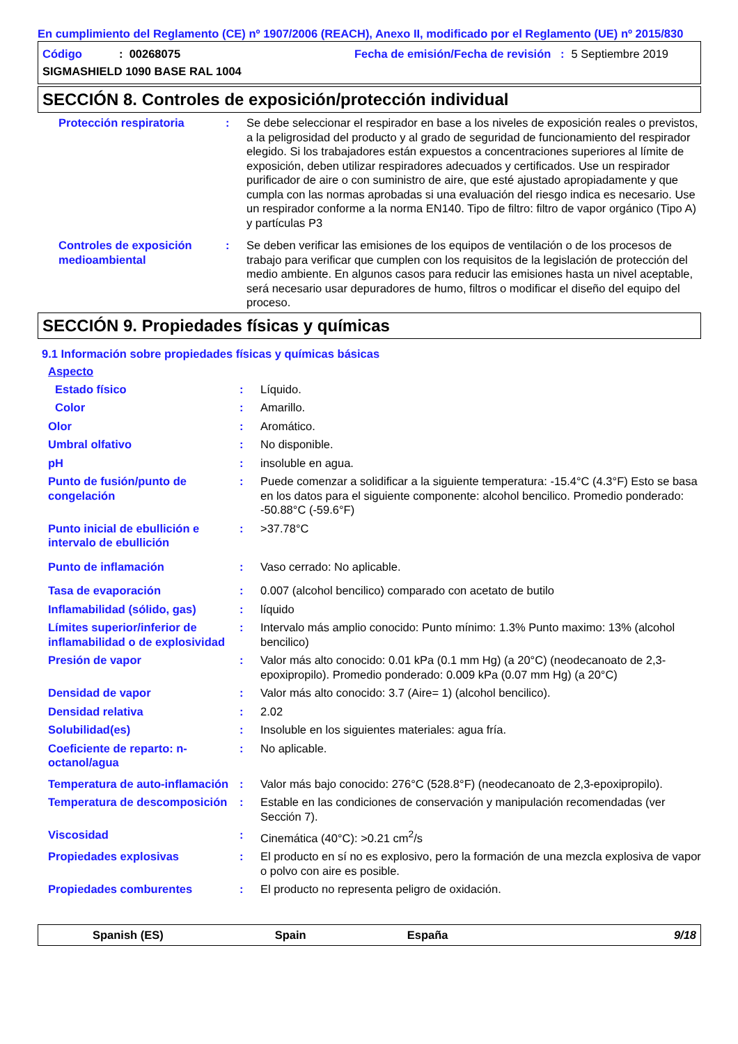En cumplimiento del Reglamento (CE) nº 1907/2006 (REACH), Anexo II, modificado por el Reglamento (UE) nº 2015/830
Código: 00268075 Fecha de emisión/Fecha de revisión : 5 Septiembre 2019
SIGMASHIELD 1090 BASE RAL 1004
SECCIÓN 8. Controles de exposición/protección individual
Protección respiratoria : Se debe seleccionar el respirador en base a los niveles de exposición reales o previstos, a la peligrosidad del producto y al grado de seguridad de funcionamiento del respirador elegido. Si los trabajadores están expuestos a concentraciones superiores al límite de exposición, deben utilizar respiradores adecuados y certificados. Use un respirador purificador de aire o con suministro de aire, que esté ajustado apropiadamente y que cumpla con las normas aprobadas si una evaluación del riesgo indica es necesario. Use un respirador conforme a la norma EN140. Tipo de filtro: filtro de vapor orgánico (Tipo A) y partículas P3
Controles de exposición medioambiental
: Se deben verificar las emisiones de los equipos de ventilación o de los procesos de trabajo para verificar que cumplen con los requisitos de la legislación de protección del medio ambiente. En algunos casos para reducir las emisiones hasta un nivel aceptable, será necesario usar depuradores de humo, filtros o modificar el diseño del equipo del proceso.
SECCIÓN 9. Propiedades físicas y químicas
9.1 Información sobre propiedades físicas y químicas básicas
Aspecto
Estado físico : Líquido.
Color : Amarillo.
Olor : Aromático.
Umbral olfativo : No disponible.
pH : insoluble en agua.
Punto de fusión/punto de congelación
: Puede comenzar a solidificar a la siguiente temperatura: -15.4°C (4.3°F) Esto se basa en los datos para el siguiente componente: alcohol bencilico. Promedio ponderado: -50.88°C (-59.6°F)
Punto inicial de ebullición e intervalo de ebullición
: >37.78°C
Punto de inflamación : Vaso cerrado: No aplicable.
Tasa de evaporación : 0.007 (alcohol bencilico) comparado con acetato de butilo
Inflamabilidad (sólido, gas)
: líquido
Límites superior/inferior de inflamabilidad o de explosividad
: Intervalo más amplio conocido: Punto mínimo: 1.3% Punto maximo: 13% (alcohol bencilico)
Presión de vapor : Valor más alto conocido: 0.01 kPa (0.1 mm Hg) (a 20°C) (neodecanoato de 2,3-epoxipropilo). Promedio ponderado: 0.009 kPa (0.07 mm Hg) (a 20°C)
Densidad de vapor : Valor más alto conocido: 3.7 (Aire= 1) (alcohol bencilico).
Densidad relativa : 2.02
Solubilidad(es) : Insoluble en los siguientes materiales: agua fría.
Coeficiente de reparto: n-octanol/agua
: No aplicable.
Temperatura de auto-inflamación
: Valor más bajo conocido: 276°C (528.8°F) (neodecanoato de 2,3-epoxipropilo).
Temperatura de descomposición
: Estable en las condiciones de conservación y manipulación recomendadas (ver Sección 7).
Viscosidad : Cinemática (40°C): >0.21 cm<sup>2</sup>/s
Propiedades explosivas : El producto en sí no es explosivo, pero la formación de una mezcla explosiva de vapor o polvo con aire es posible.
Propiedades comburentes : El producto no representa peligro de oxidación.
Spanish (ES) Spain España 9/18